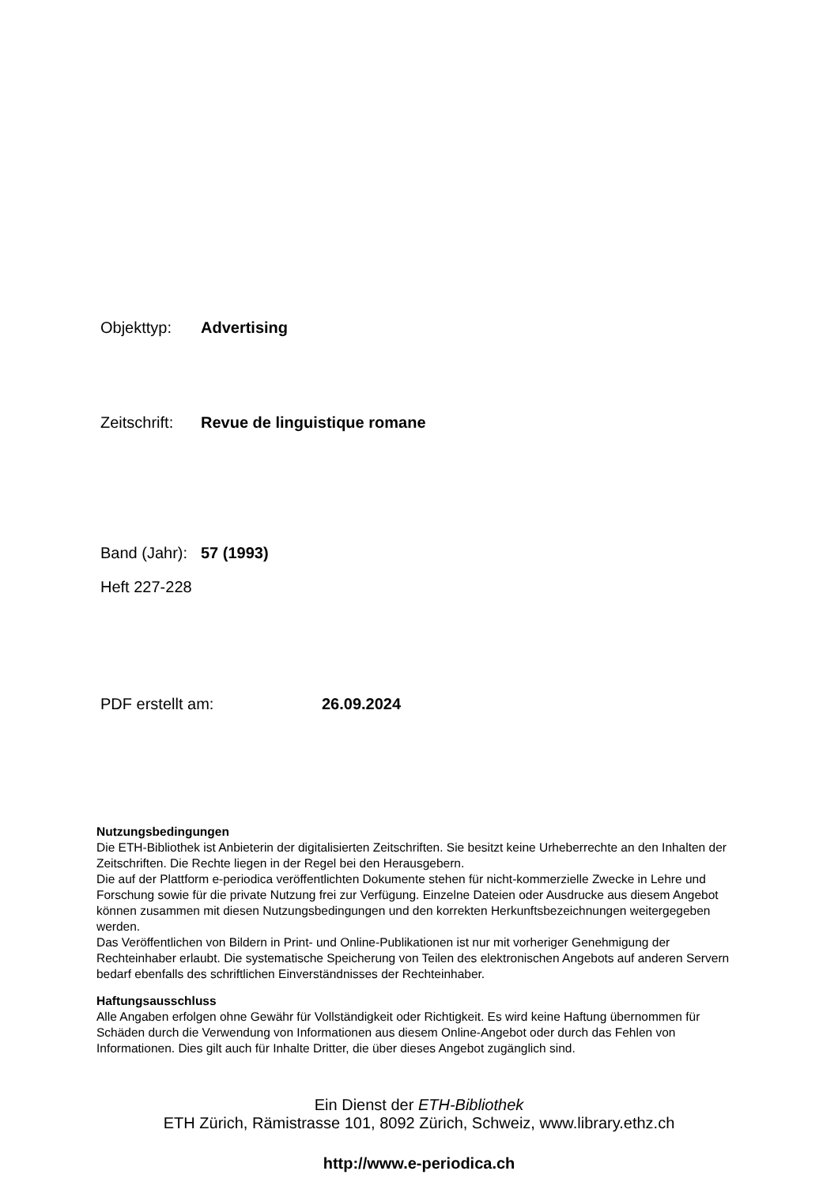Objekttyp: Advertising
Zeitschrift: Revue de linguistique romane
Band (Jahr): 57 (1993)
Heft 227-228
PDF erstellt am: 26.09.2024
Nutzungsbedingungen
Die ETH-Bibliothek ist Anbieterin der digitalisierten Zeitschriften. Sie besitzt keine Urheberrechte an den Inhalten der Zeitschriften. Die Rechte liegen in der Regel bei den Herausgebern.
Die auf der Plattform e-periodica veröffentlichten Dokumente stehen für nicht-kommerzielle Zwecke in Lehre und Forschung sowie für die private Nutzung frei zur Verfügung. Einzelne Dateien oder Ausdrucke aus diesem Angebot können zusammen mit diesen Nutzungsbedingungen und den korrekten Herkunftsbezeichnungen weitergegeben werden.
Das Veröffentlichen von Bildern in Print- und Online-Publikationen ist nur mit vorheriger Genehmigung der Rechteinhaber erlaubt. Die systematische Speicherung von Teilen des elektronischen Angebots auf anderen Servern bedarf ebenfalls des schriftlichen Einverständnisses der Rechteinhaber.
Haftungsausschluss
Alle Angaben erfolgen ohne Gewähr für Vollständigkeit oder Richtigkeit. Es wird keine Haftung übernommen für Schäden durch die Verwendung von Informationen aus diesem Online-Angebot oder durch das Fehlen von Informationen. Dies gilt auch für Inhalte Dritter, die über dieses Angebot zugänglich sind.
Ein Dienst der ETH-Bibliothek
ETH Zürich, Rämistrasse 101, 8092 Zürich, Schweiz, www.library.ethz.ch
http://www.e-periodica.ch